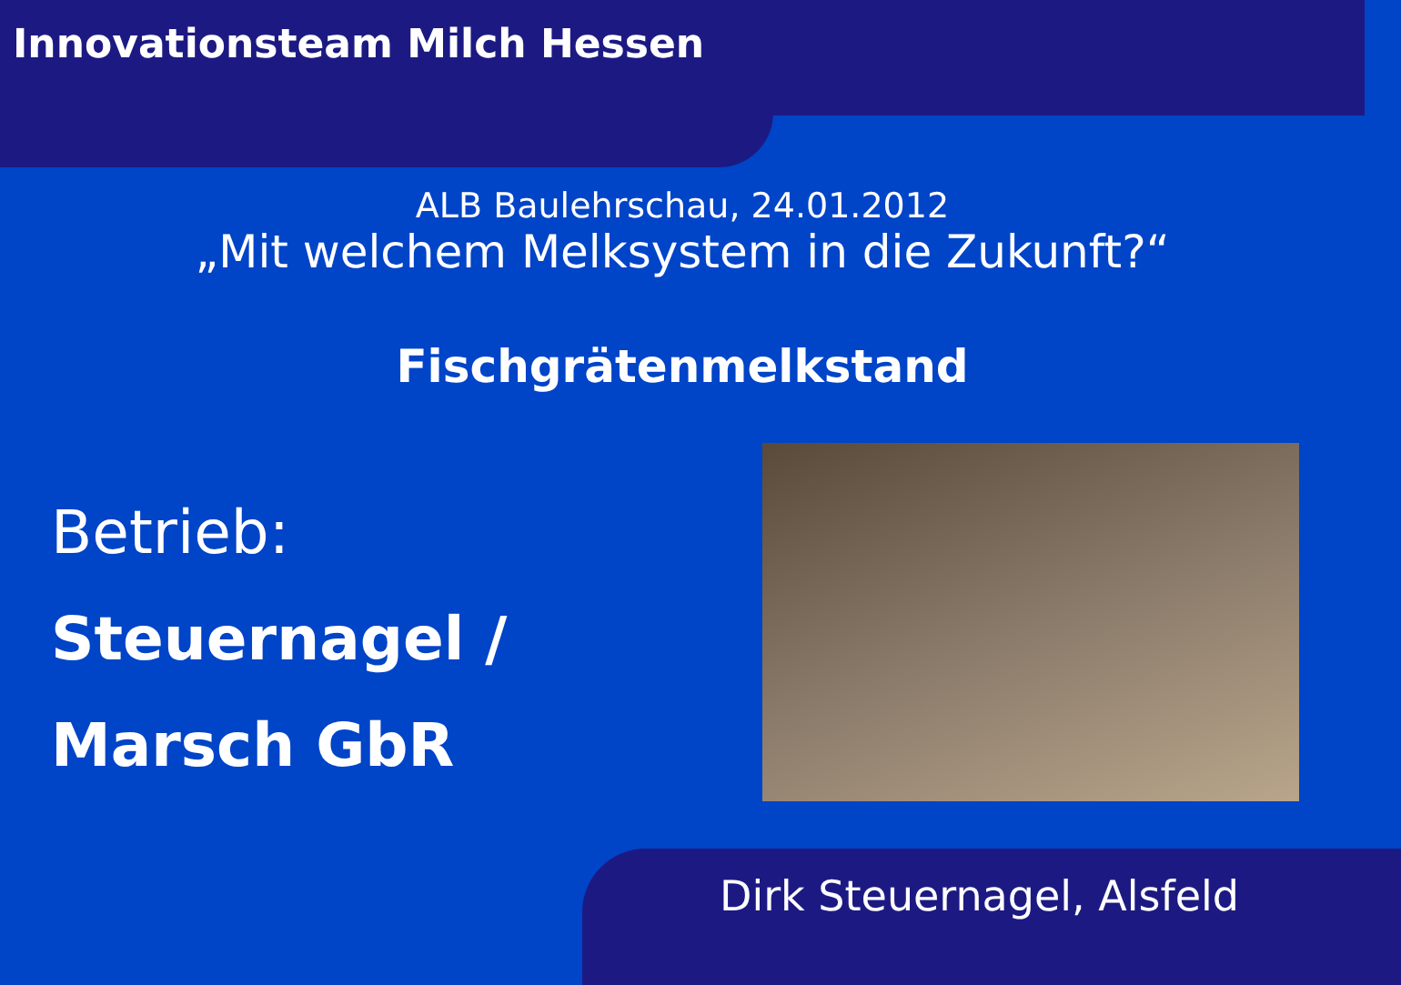Innovationsteam Milch Hessen
ALB Baulehrschau, 24.01.2012
„Mit welchem Melksystem in die Zukunft?“
Fischgrätenmelkstand
Betrieb:
Steuernagel /
Marsch GbR
Dirk Steuernagel, Alsfeld